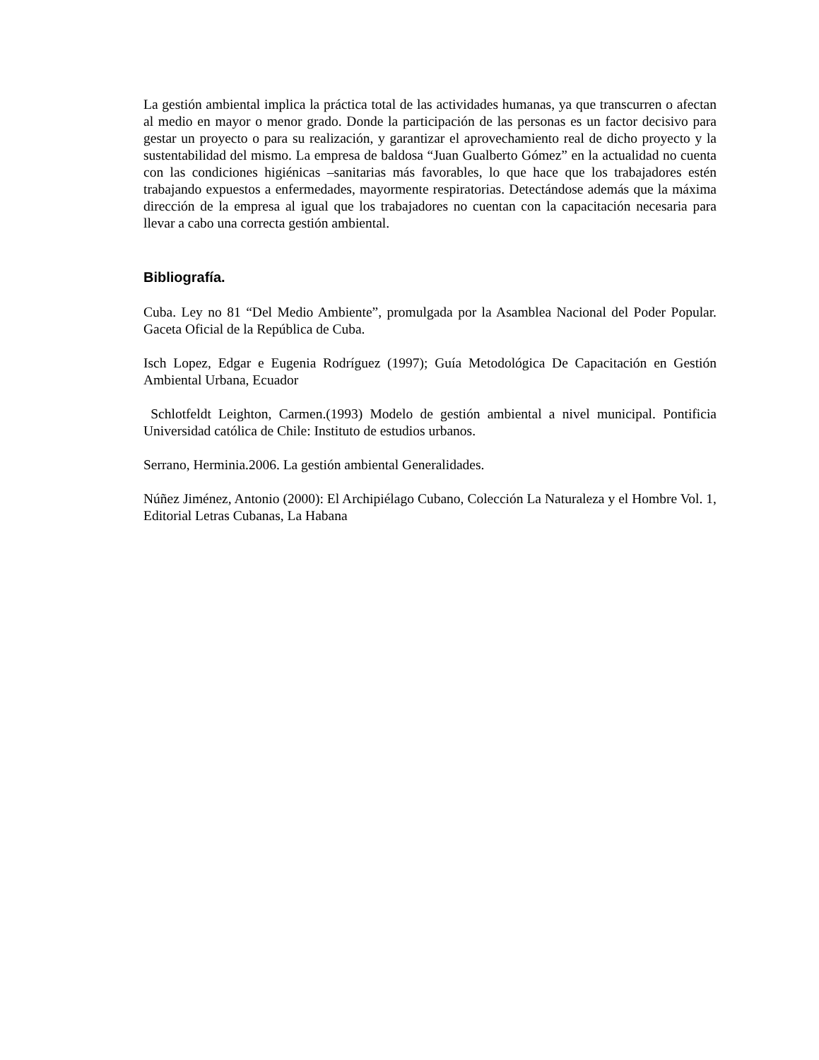La gestión ambiental implica la práctica total de las actividades humanas, ya que transcurren o afectan al medio en mayor o menor grado. Donde la participación de las personas es un factor decisivo para gestar un proyecto o para su realización, y garantizar el aprovechamiento real de dicho proyecto y la sustentabilidad del mismo. La empresa de baldosa “Juan Gualberto Gómez” en la actualidad no cuenta con las condiciones higiénicas –sanitarias más favorables, lo que hace que los trabajadores estén trabajando expuestos a enfermedades, mayormente respiratorias. Detectándose además que la máxima dirección de la empresa al igual que los trabajadores no cuentan con la capacitación necesaria para llevar a cabo una correcta gestión ambiental.
Bibliografía.
Cuba. Ley no 81 “Del Medio Ambiente”, promulgada por la Asamblea Nacional del Poder Popular. Gaceta Oficial de la República de Cuba.
Isch Lopez, Edgar e Eugenia Rodríguez (1997); Guía Metodológica De Capacitación en Gestión Ambiental Urbana, Ecuador
Schlotfeldt Leighton, Carmen.(1993) Modelo de gestión ambiental a nivel municipal. Pontificia Universidad católica de Chile: Instituto de estudios urbanos.
Serrano, Herminia.2006. La gestión ambiental Generalidades.
Núñez Jiménez, Antonio (2000): El Archipiélago Cubano, Colección La Naturaleza y el Hombre Vol. 1, Editorial Letras Cubanas, La Habana